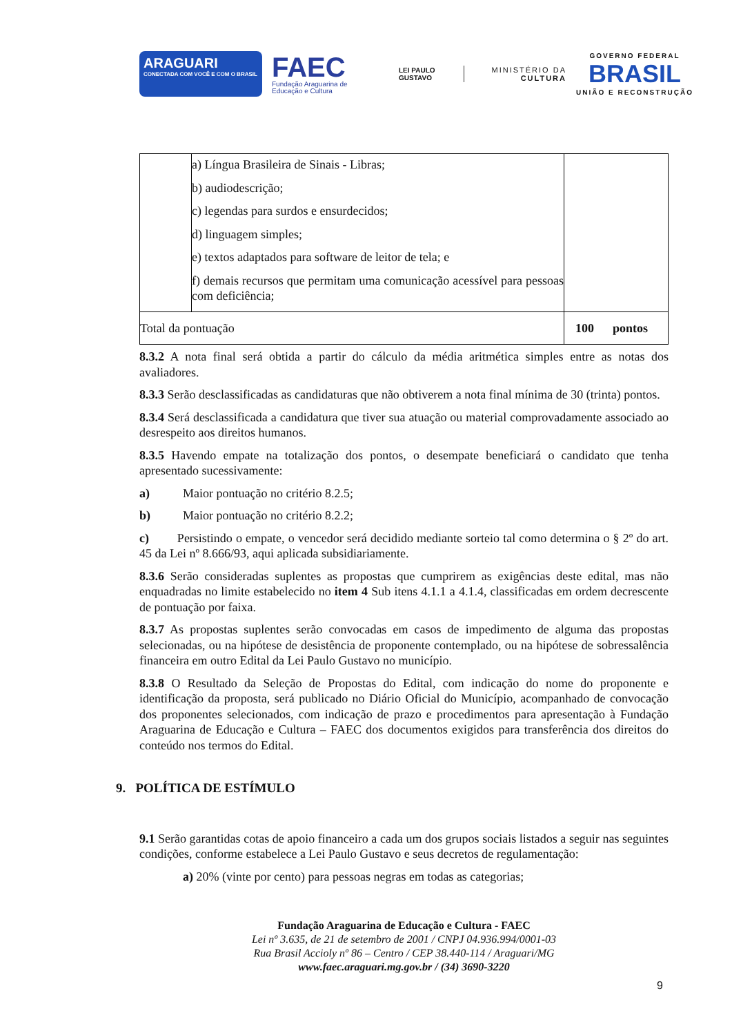ARAGUARI
CONECTADA COM VOCÊ E COM O BRASIL
FAEC
Fundação Araguarina de Educação e Cultura
LEI PAULO GUSTAVO
MINISTÉRIO DA
CULTURA
GOVERNO FEDERAL
BRASIL
UNIÃO E RECONSTRUÇÃO
| | a) Língua Brasileira de Sinais - Libras; b) audiodescrição; c) legendas para surdos e ensurdecidos; d) linguagem simples; e) textos adaptados para software de leitor de tela; e f) demais recursos que permitam uma comunicação acessível para pessoas com deficiência; | |
| Total da pontuação | | 100 pontos |
8.3.2 A nota final será obtida a partir do cálculo da média aritmética simples entre as notas dos avaliadores.
8.3.3 Serão desclassificadas as candidaturas que não obtiverem a nota final mínima de 30 (trinta) pontos.
8.3.4 Será desclassificada a candidatura que tiver sua atuação ou material comprovadamente associado ao desrespeito aos direitos humanos.
8.3.5 Havendo empate na totalização dos pontos, o desempate beneficiará o candidato que tenha apresentado sucessivamente:
a) Maior pontuação no critério 8.2.5;
b) Maior pontuação no critério 8.2.2;
c) Persistindo o empate, o vencedor será decidido mediante sorteio tal como determina o § 2º do art. 45 da Lei nº 8.666/93, aqui aplicada subsidiariamente.
8.3.6 Serão consideradas suplentes as propostas que cumprirem as exigências deste edital, mas não enquadradas no limite estabelecido no item 4 Sub itens 4.1.1 a 4.1.4, classificadas em ordem decrescente de pontuação por faixa.
8.3.7 As propostas suplentes serão convocadas em casos de impedimento de alguma das propostas selecionadas, ou na hipótese de desistência de proponente contemplado, ou na hipótese de sobressalência financeira em outro Edital da Lei Paulo Gustavo no município.
8.3.8 O Resultado da Seleção de Propostas do Edital, com indicação do nome do proponente e identificação da proposta, será publicado no Diário Oficial do Município, acompanhado de convocação dos proponentes selecionados, com indicação de prazo e procedimentos para apresentação à Fundação Araguarina de Educação e Cultura – FAEC dos documentos exigidos para transferência dos direitos do conteúdo nos termos do Edital.
9. POLÍTICA DE ESTÍMULO
9.1 Serão garantidas cotas de apoio financeiro a cada um dos grupos sociais listados a seguir nas seguintes condições, conforme estabelece a Lei Paulo Gustavo e seus decretos de regulamentação:
a) 20% (vinte por cento) para pessoas negras em todas as categorias;
Fundação Araguarina de Educação e Cultura - FAEC
Lei nº 3.635, de 21 de setembro de 2001 / CNPJ 04.936.994/0001-03
Rua Brasil Accioly nº 86 – Centro / CEP 38.440-114 / Araguari/MG
www.faec.araguari.mg.gov.br / (34) 3690-3220
9